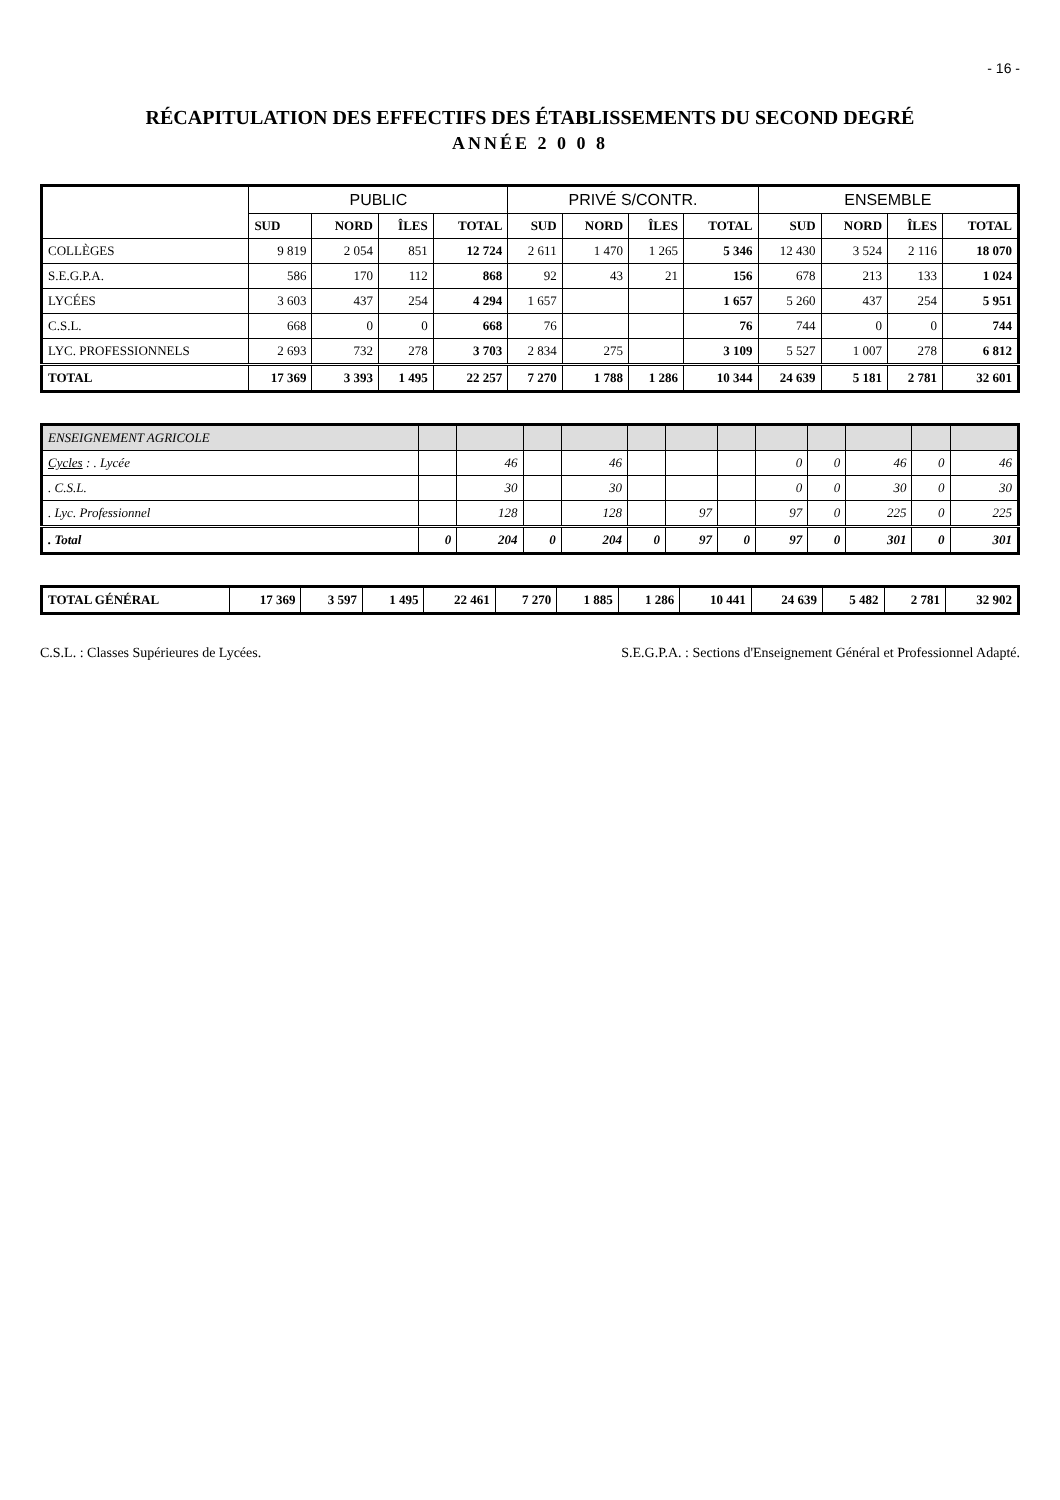- 16 -
RÉCAPITULATION DES EFFECTIFS DES ÉTABLISSEMENTS DU SECOND DEGRÉ
ANNÉE 2 0 0 8
| | PUBLIC | | | | PRIVÉ S/CONTR. | | | | ENSEMBLE | | | |
| --- | --- | --- | --- | --- | --- | --- | --- | --- | --- | --- | --- | --- |
| | SUD | NORD | ÎLES | TOTAL | SUD | NORD | ÎLES | TOTAL | SUD | NORD | ÎLES | TOTAL |
| COLLÈGES | 9 819 | 2 054 | 851 | 12 724 | 2 611 | 1 470 | 1 265 | 5 346 | 12 430 | 3 524 | 2 116 | 18 070 |
| S.E.G.P.A. | 586 | 170 | 112 | 868 | 92 | 43 | 21 | 156 | 678 | 213 | 133 | 1 024 |
| LYCÉES | 3 603 | 437 | 254 | 4 294 | 1 657 | | | 1 657 | 5 260 | 437 | 254 | 5 951 |
| C.S.L. | 668 | 0 | 0 | 668 | 76 | | | 76 | 744 | 0 | 0 | 744 |
| LYC. PROFESSIONNELS | 2 693 | 732 | 278 | 3 703 | 2 834 | 275 | | 3 109 | 5 527 | 1 007 | 278 | 6 812 |
| TOTAL | 17 369 | 3 393 | 1 495 | 22 257 | 7 270 | 1 788 | 1 286 | 10 344 | 24 639 | 5 181 | 2 781 | 32 601 |
| ENSEIGNEMENT AGRICOLE | | | | | | | | | | | | |
| Cycles : . Lycée | | 46 | | 46 | | | | 0 | 0 | 46 | 0 | 46 |
| . C.S.L. | | 30 | | 30 | | | | 0 | 0 | 30 | 0 | 30 |
| . Lyc. Professionnel | | 128 | | 128 | | 97 | | 97 | 0 | 225 | 0 | 225 |
| . Total | 0 | 204 | 0 | 204 | 0 | 97 | 0 | 97 | 0 | 301 | 0 | 301 |
| TOTAL GÉNÉRAL | 17 369 | 3 597 | 1 495 | 22 461 | 7 270 | 1 885 | 1 286 | 10 441 | 24 639 | 5 482 | 2 781 | 32 902 |
C.S.L. : Classes Supérieures de Lycées. S.E.G.P.A. : Sections d'Enseignement Général et Professionnel Adapté.